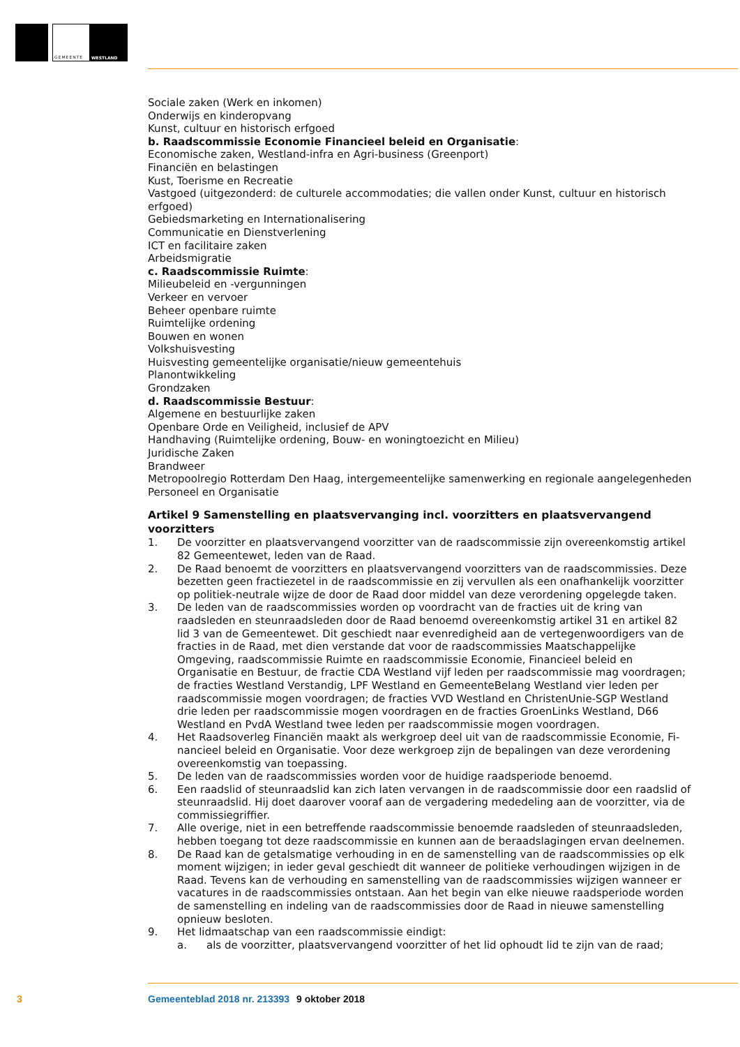GEMEENTE WESTLAND
Sociale zaken (Werk en inkomen)
Onderwijs en kinderopvang
Kunst, cultuur en historisch erfgoed
b. Raadscommissie Economie Financieel beleid en Organisatie:
Economische zaken, Westland-infra en Agri-business (Greenport)
Financiën en belastingen
Kust, Toerisme en Recreatie
Vastgoed (uitgezonderd: de culturele accommodaties; die vallen onder Kunst, cultuur en historisch erfgoed)
Gebiedsmarketing en Internationalisering
Communicatie en Dienstverlening
ICT en facilitaire zaken
Arbeidsmigratie
c. Raadscommissie Ruimte:
Milieubeleid en -vergunningen
Verkeer en vervoer
Beheer openbare ruimte
Ruimtelijke ordening
Bouwen en wonen
Volkshuisvesting
Huisvesting gemeentelijke organisatie/nieuw gemeentehuis
Planontwikkeling
Grondzaken
d. Raadscommissie Bestuur:
Algemene en bestuurlijke zaken
Openbare Orde en Veiligheid, inclusief de APV
Handhaving (Ruimtelijke ordening, Bouw- en woningtoezicht en Milieu)
Juridische Zaken
Brandweer
Metropoolregio Rotterdam Den Haag, intergemeentelijke samenwerking en regionale aangelegenheden
Personeel en Organisatie
Artikel 9 Samenstelling en plaatsvervanging incl. voorzitters en plaatsvervangend voorzitters
1. De voorzitter en plaatsvervangend voorzitter van de raadscommissie zijn overeenkomstig artikel 82 Gemeentewet, leden van de Raad.
2. De Raad benoemt de voorzitters en plaatsvervangend voorzitters van de raadscommissies. Deze bezetten geen fractiezetel in de raadscommissie en zij vervullen als een onafhankelijk voorzitter op politiek-neutrale wijze de door de Raad door middel van deze verordening opgelegde taken.
3. De leden van de raadscommissies worden op voordracht van de fracties uit de kring van raadsleden en steunraadsleden door de Raad benoemd overeenkomstig artikel 31 en artikel 82 lid 3 van de Gemeentewet. Dit geschiedt naar evenredigheid aan de vertegenwoordigers van de fracties in de Raad, met dien verstande dat voor de raadscommissies Maatschappelijke Omgeving, raads­commissie Ruimte en raadscommissie Economie, Financieel beleid en Organisatie en Bestuur, de fractie CDA Westland vijf leden per raadscommissie mag voordragen; de fracties Westland Verstandig, LPF Westland en GemeenteBelang Westland vier leden per raadscommissie mogen voordragen; de fracties VVD Westland en ChristenUnie-SGP Westland drie leden per raadscom­missie mogen voordragen en de fracties GroenLinks Westland, D66 Westland en PvdA Westland twee leden per raadscommissie mogen voordragen.
4. Het Raadsoverleg Financiën maakt als werkgroep deel uit van de raadscommissie Economie, Fi­nancieel beleid en Organisatie. Voor deze werkgroep zijn de bepalingen van deze verordening overeenkomstig van toepassing.
5. De leden van de raadscommissies worden voor de huidige raadsperiode benoemd.
6. Een raadslid of steunraadslid kan zich laten vervangen in de raadscommissie door een raadslid of steunraadslid. Hij doet daarover vooraf aan de vergadering mededeling aan de voorzitter, via de commissiegriffier.
7. Alle overige, niet in een betreffende raadscommissie benoemde raadsleden of steunraadsleden, hebben toegang tot deze raadscommissie en kunnen aan de beraadslagingen ervan deelnemen.
8. De Raad kan de getalsmatige verhouding in en de samenstelling van de raadscommissies op elk moment wijzigen; in ieder geval geschiedt dit wanneer de politieke verhoudingen wijzigen in de Raad. Tevens kan de verhouding en samenstelling van de raadscommissies wijzigen wanneer er vacatures in de raadscommissies ontstaan. Aan het begin van elke nieuwe raadsperiode worden de samenstelling en indeling van de raadscommissies door de Raad in nieuwe samenstelling opnieuw besloten.
9. Het lidmaatschap van een raadscommissie eindigt:
a. als de voorzitter, plaatsvervangend voorzitter of het lid ophoudt lid te zijn van de raad;
3 Gemeenteblad 2018 nr. 213393 9 oktober 2018